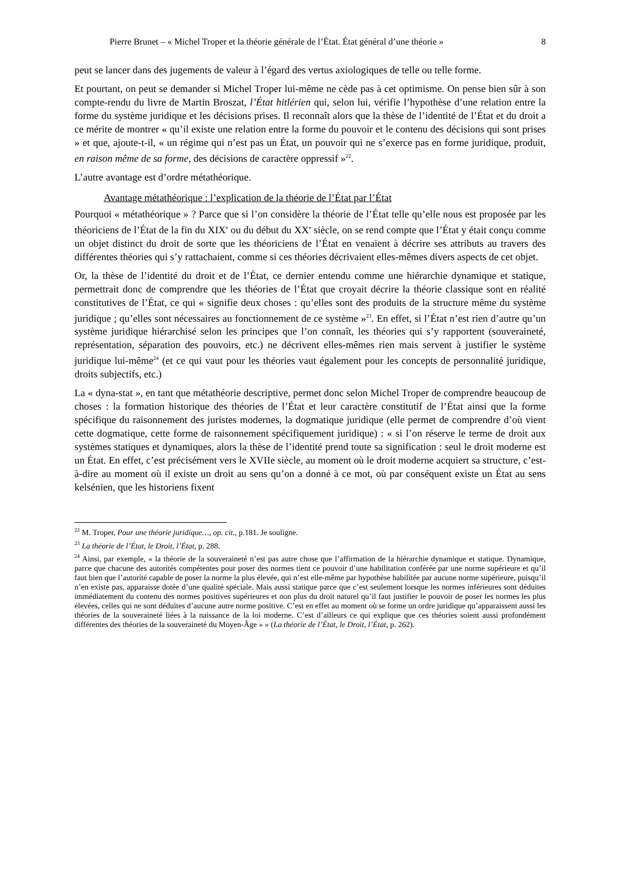Pierre Brunet – « Michel Troper et la théorie générale de l’État. État général d’une théorie » 8
peut se lancer dans des jugements de valeur à l’égard des vertus axiologiques de telle ou telle forme.
Et pourtant, on peut se demander si Michel Troper lui-même ne cède pas à cet optimisme. On pense bien sûr à son compte-rendu du livre de Martin Broszat, l’État hitlérien qui, selon lui, vérifie l’hypothèse d’une relation entre la forme du système juridique et les décisions prises. Il reconnaît alors que la thèse de l’identité de l’État et du droit a ce mérite de montrer « qu’il existe une relation entre la forme du pouvoir et le contenu des décisions qui sont prises » et que, ajoute-t-il, « un régime qui n’est pas un État, un pouvoir qui ne s’exerce pas en forme juridique, produit, en raison même de sa forme, des décisions de caractère oppressif »<sup>22</sup>.
L’autre avantage est d’ordre métathéorique.
Avantage métathéorique : l’explication de la théorie de l’État par l’État
Pourquoi « métathéorique » ? Parce que si l’on considère la théorie de l’État telle qu’elle nous est proposée par les théoriciens de l’État de la fin du XIX<sup>e</sup> ou du début du XX<sup>e</sup> siècle, on se rend compte que l’État y était conçu comme un objet distinct du droit de sorte que les théoriciens de l’État en venaient à décrire ses attributs au travers des différentes théories qui s’y rattachaient, comme si ces théories décrivaient elles-mêmes divers aspects de cet objet.
Or, la thèse de l’identité du droit et de l’État, ce dernier entendu comme une hiérarchie dynamique et statique, permettrait donc de comprendre que les théories de l’État que croyait décrire la théorie classique sont en réalité constitutives de l’État, ce qui « signifie deux choses : qu’elles sont des produits de la structure même du système juridique ; qu’elles sont nécessaires au fonctionnement de ce système »<sup>23</sup>. En effet, si l’État n’est rien d’autre qu’un système juridique hiérarchisé selon les principes que l’on connaît, les théories qui s’y rapportent (souveraineté, représentation, séparation des pouvoirs, etc.) ne décrivent elles-mêmes rien mais servent à justifier le système juridique lui-même<sup>24</sup> (et ce qui vaut pour les théories vaut également pour les concepts de personnalité juridique, droits subjectifs, etc.)
La « dyna-stat », en tant que métathéorie descriptive, permet donc selon Michel Troper de comprendre beaucoup de choses : la formation historique des théories de l’État et leur caractère constitutif de l’État ainsi que la forme spécifique du raisonnement des juristes modernes, la dogmatique juridique (elle permet de comprendre d’où vient cette dogmatique, cette forme de raisonnement spécifiquement juridique) : « si l’on réserve le terme de droit aux systèmes statiques et dynamiques, alors la thèse de l’identité prend toute sa signification : seul le droit moderne est un État. En effet, c’est précisément vers le XVIIe siècle, au moment où le droit moderne acquiert sa structure, c’est-à-dire au moment où il existe un droit au sens qu’on a donné à ce mot, où par conséquent existe un État au sens kelsénien, que les historiens fixent
<sup>22</sup> M. Troper, Pour une théorie juridique…, op. cit., p.181. Je souligne.
<sup>23</sup> La théorie de l’État, le Droit, l’État, p. 288.
<sup>24</sup> Ainsi, par exemple, « la théorie de la souveraineté n’est pas autre chose que l’affirmation de la hiérarchie dynamique et statique. Dynamique, parce que chacune des autorités compétentes pour poser des normes tient ce pouvoir d’une habilitation conférée par une norme supérieure et qu’il faut bien que l’autorité capable de poser la norme la plus élevée, qui n’est elle-même par hypothèse habilitée par aucune norme supérieure, puisqu’il n’en existe pas, apparaisse dotée d’une qualité spéciale. Mais aussi statique parce que c’est seulement lorsque les normes inférieures sont déduites immédiatement du contenu des normes positives supérieures et non plus du droit naturel qu’il faut justifier le pouvoir de poser les normes les plus élevées, celles qui ne sont déduites d’aucune autre norme positive. C’est en effet au moment où se forme un ordre juridique qu’apparaissent aussi les théories de la souveraineté liées à la naissance de la loi moderne. C’est d’ailleurs ce qui explique que ces théories soient aussi profondément différentes des théories de la souveraineté du Moyen-Âge » » (La théorie de l’État, le Droit, l’État, p. 262).